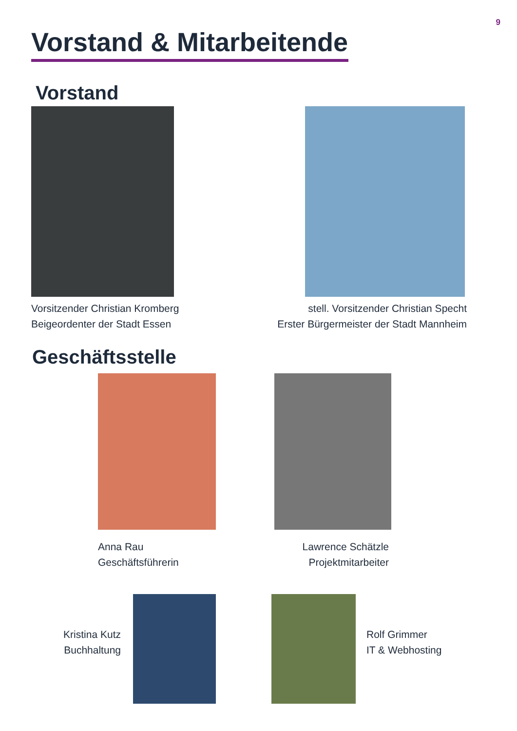9
Vorstand & Mitarbeitende
Vorstand
Vorsitzender Christian Kromberg
Beigeordenter der Stadt Essen
stell. Vorsitzender Christian Specht
Erster Bürgermeister der Stadt Mannheim
Geschäftsstelle
Anna Rau
Geschäftsführerin
Lawrence Schätzle
Projektmitarbeiter
Kristina Kutz
Buchhaltung
Rolf Grimmer
IT & Webhosting